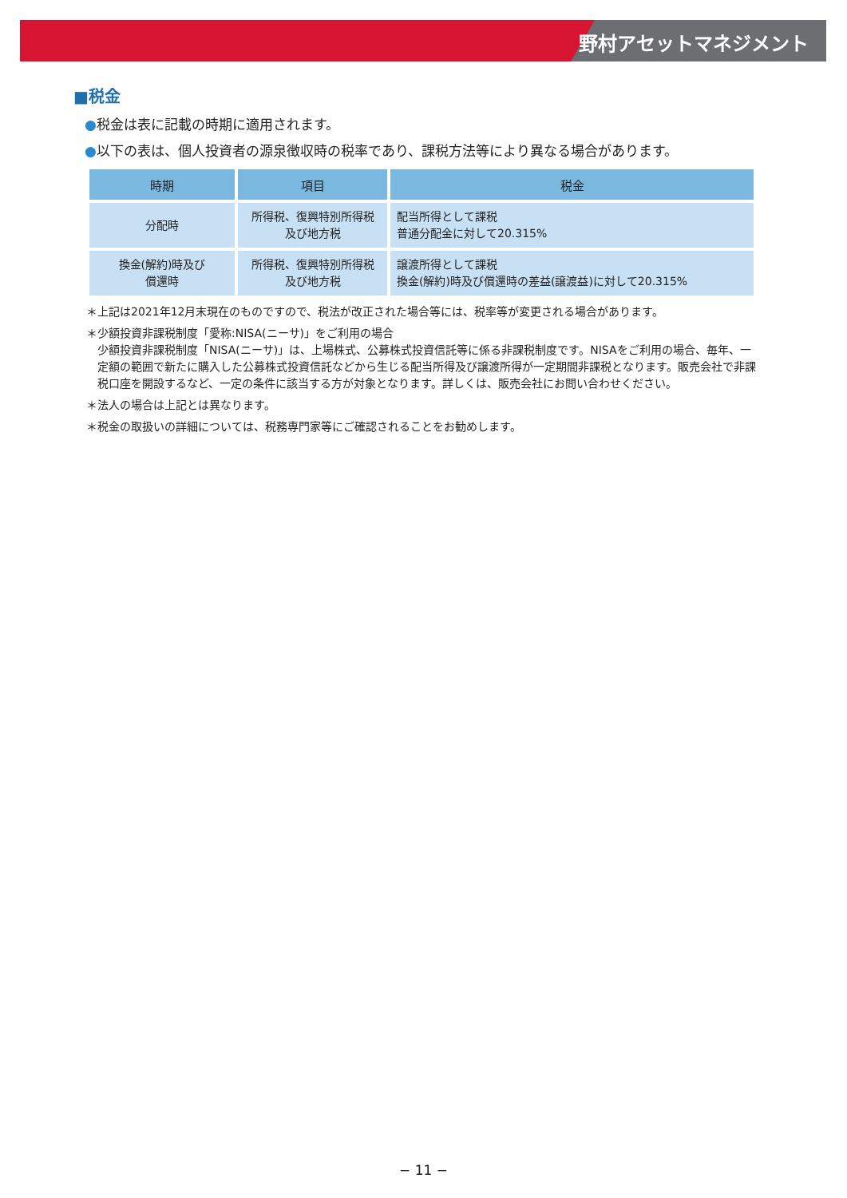野村アセットマネジメント
■税金
●税金は表に記載の時期に適用されます。
●以下の表は、個人投資者の源泉徴収時の税率であり、課税方法等により異なる場合があります。
| 時期 | 項目 | 税金 |
| --- | --- | --- |
| 分配時 | 所得税、復興特別所得税 及び地方税 | 配当所得として課税 普通分配金に対して20.315% |
| 換金(解約)時及び 償還時 | 所得税、復興特別所得税 及び地方税 | 譲渡所得として課税 換金(解約)時及び償還時の差益(譲渡益)に対して20.315% |
＊上記は2021年12月末現在のものですので、税法が改正された場合等には、税率等が変更される場合があります。
＊少額投資非課税制度「愛称:NISA(ニーサ)」をご利用の場合
少額投資非課税制度「NISA(ニーサ)」は、上場株式、公募株式投資信託等に係る非課税制度です。NISAをご利用の場合、毎年、一定額の範囲で新たに購入した公募株式投資信託などから生じる配当所得及び譲渡所得が一定期間非課税となります。販売会社で非課税口座を開設するなど、一定の条件に該当する方が対象となります。詳しくは、販売会社にお問い合わせください。
＊法人の場合は上記とは異なります。
＊税金の取扱いの詳細については、税務専門家等にご確認されることをお勧めします。
− 11 −